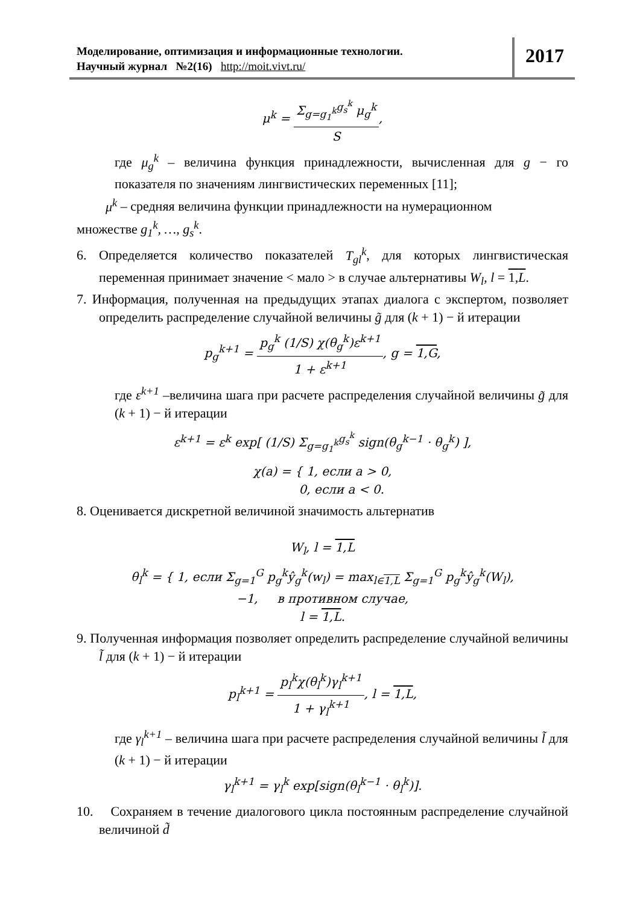Моделирование, оптимизация и информационные технологии.
Научный журнал №2(16) http://moit.vivt.ru/
2017
μ<sup>k</sup> = Σ<sub>g=g<sub>1</sub><sup>k</sup></sub><sup>g<sub>s</sub><sup>k</sup></sup> μ<sub>g</sub><sup>k</sup> S,
где μ<sub>g</sub><sup>k</sup> – величина функция принадлежности, вычисленная для g − го показателя по значениям лингвистических переменных [11];
μ<sup>k</sup> – средняя величина функции принадлежности на нумерационном
множестве g<sub>1</sub><sup>k</sup>, …, g<sub>s</sub><sup>k</sup>.
6. Определяется количество показателей T<sub>gl</sub><sup>k</sup>, для которых лингвистическая переменная принимает значение < мало > в случае альтернативы W<sub>l</sub>, l = 1,L.
7. Информация, полученная на предыдущих этапах диалога с экспертом, позволяет определить распределение случайной величины g̃ для (k + 1) − й итерации
p<sub>g</sub><sup>k+1</sup> = p<sub>g</sub><sup>k</sup> (1/S) χ(θ<sub>g</sub><sup>k</sup>)ε<sup>k+1</sup> 1 + ε<sup>k+1</sup>, g = 1,G,
где ε<sup>k+1</sup> –величина шага при расчете распределения случайной величины g̃ для (k + 1) − й итерации
ε<sup>k+1</sup> = ε<sup>k</sup> exp[ (1/S) Σ<sub>g=g<sub>1</sub><sup>k</sup></sub><sup>g<sub>s</sub><sup>k</sup></sup> sign(θ<sub>g</sub><sup>k−1</sup> · θ<sub>g</sub><sup>k</sup>) ],
χ(a) = { 1, если a > 0,
0, если a < 0.
8. Оценивается дискретной величиной значимость альтернатив
W<sub>l</sub>, l = 1,L
θ<sub>l</sub><sup>k</sup> = { 1, если Σ<sub>g=1</sub><sup>G</sup> p<sub>g</sub><sup>k</sup>ŷ<sub>g</sub><sup>k</sup>(w<sub>l</sub>) = max<sub>l∈1,L</sub> Σ<sub>g=1</sub><sup>G</sup> p<sub>g</sub><sup>k</sup>ŷ<sub>g</sub><sup>k</sup>(W<sub>l</sub>),
−1, в противном случае,
l = 1,L.
9. Полученная информация позволяет определить распределение случайной величины l̃ для (k + 1) − й итерации
p<sub>l</sub><sup>k+1</sup> = p<sub>l</sub><sup>k</sup>χ(θ<sub>l</sub><sup>k</sup>)γ<sub>l</sub><sup>k+1</sup> 1 + γ<sub>l</sub><sup>k+1</sup>, l = 1,L,
где γ<sub>l</sub><sup>k+1</sup> – величина шага при расчете распределения случайной величины l̃ для (k + 1) − й итерации
γ<sub>l</sub><sup>k+1</sup> = γ<sub>l</sub><sup>k</sup> exp[sign(θ<sub>l</sub><sup>k−1</sup> · θ<sub>l</sub><sup>k</sup>)].
10. Сохраняем в течение диалогового цикла постоянным распределение случайной величиной d̃